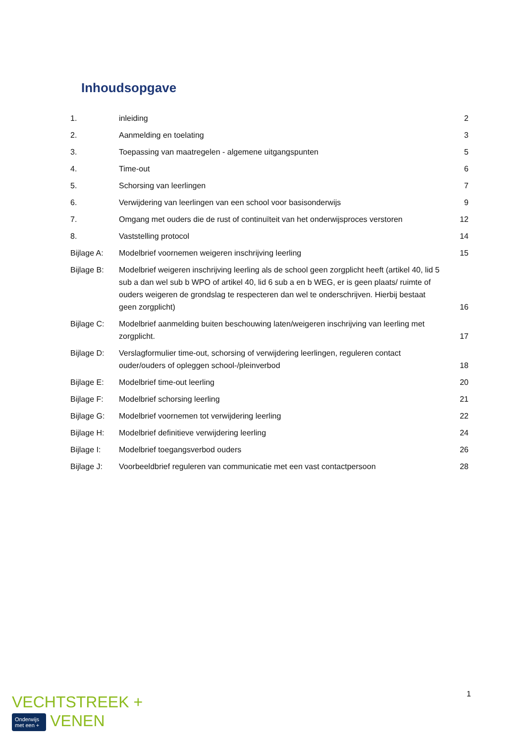Inhoudsopgave
| 1. | inleiding | 2 |
| 2. | Aanmelding en toelating | 3 |
| 3. | Toepassing van maatregelen - algemene uitgangspunten | 5 |
| 4. | Time-out | 6 |
| 5. | Schorsing van leerlingen | 7 |
| 6. | Verwijdering van leerlingen van een school voor basisonderwijs | 9 |
| 7. | Omgang met ouders die de rust of continuïteit van het onderwijsproces verstoren | 12 |
| 8. | Vaststelling protocol | 14 |
| Bijlage A: | Modelbrief voornemen weigeren inschrijving leerling | 15 |
| Bijlage B: | Modelbrief weigeren inschrijving leerling als de school geen zorgplicht heeft (artikel 40, lid 5 sub a dan wel sub b WPO of artikel 40, lid 6 sub a en b WEG, er is geen plaats/ ruimte of ouders weigeren de grondslag te respecteren dan wel te onderschrijven. Hierbij bestaat geen zorgplicht) | 16 |
| Bijlage C: | Modelbrief aanmelding buiten beschouwing laten/weigeren inschrijving van leerling met zorgplicht. | 17 |
| Bijlage D: | Verslagformulier time-out, schorsing of verwijdering leerlingen, reguleren contact ouder/ouders of opleggen school-/pleinverbod | 18 |
| Bijlage E: | Modelbrief time-out leerling | 20 |
| Bijlage F: | Modelbrief schorsing leerling | 21 |
| Bijlage G: | Modelbrief voornemen tot verwijdering leerling | 22 |
| Bijlage H: | Modelbrief definitieve verwijdering leerling | 24 |
| Bijlage I: | Modelbrief toegangsverbod ouders | 26 |
| Bijlage J: | Voorbeeldbrief reguleren van communicatie met een vast contactpersoon | 28 |
1
VECHTSTREEK +
Onderwijs
met een + VENEN